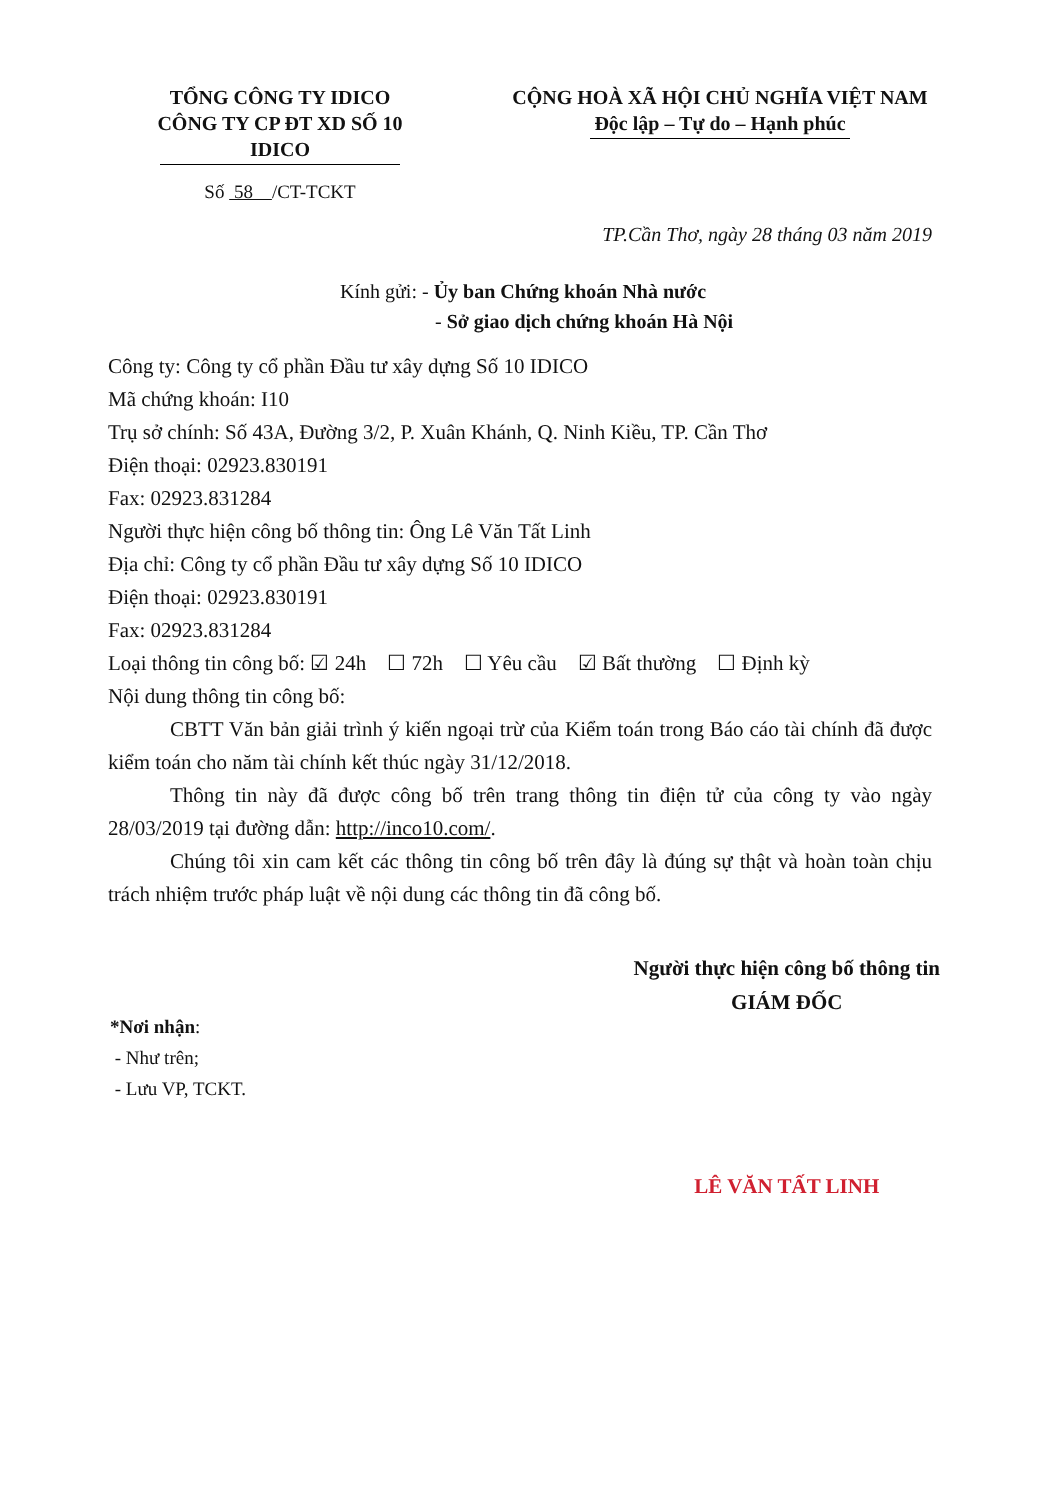TỔNG CÔNG TY IDICO
CÔNG TY CP ĐT XD SỐ 10 IDICO
Số 58 /CT-TCKT
CỘNG HOÀ XÃ HỘI CHỦ NGHĨA VIỆT NAM
Độc lập – Tự do – Hạnh phúc
TP.Cần Thơ, ngày 28 tháng 03 năm 2019
Kính gửi: - Ủy ban Chứng khoán Nhà nước
- Sở giao dịch chứng khoán Hà Nội
Công ty: Công ty cổ phần Đầu tư xây dựng Số 10 IDICO
Mã chứng khoán: I10
Trụ sở chính: Số 43A, Đường 3/2, P. Xuân Khánh, Q. Ninh Kiều, TP. Cần Thơ
Điện thoại: 02923.830191
Fax: 02923.831284
Người thực hiện công bố thông tin: Ông Lê Văn Tất Linh
Địa chỉ: Công ty cổ phần Đầu tư xây dựng Số 10 IDICO
Điện thoại: 02923.830191
Fax: 02923.831284
Loại thông tin công bố: ☑ 24h ☐ 72h ☐ Yêu cầu ☑ Bất thường ☐ Định kỳ
Nội dung thông tin công bố:
CBTT Văn bản giải trình ý kiến ngoại trừ của Kiểm toán trong Báo cáo tài chính đã được kiểm toán cho năm tài chính kết thúc ngày 31/12/2018.
Thông tin này đã được công bố trên trang thông tin điện tử của công ty vào ngày 28/03/2019 tại đường dẫn: http://inco10.com/.
Chúng tôi xin cam kết các thông tin công bố trên đây là đúng sự thật và hoàn toàn chịu trách nhiệm trước pháp luật về nội dung các thông tin đã công bố.
*Nơi nhận:
- Như trên;
- Lưu VP, TCKT.
Người thực hiện công bố thông tin
GIÁM ĐỐC
LÊ VĂN TẤT LINH